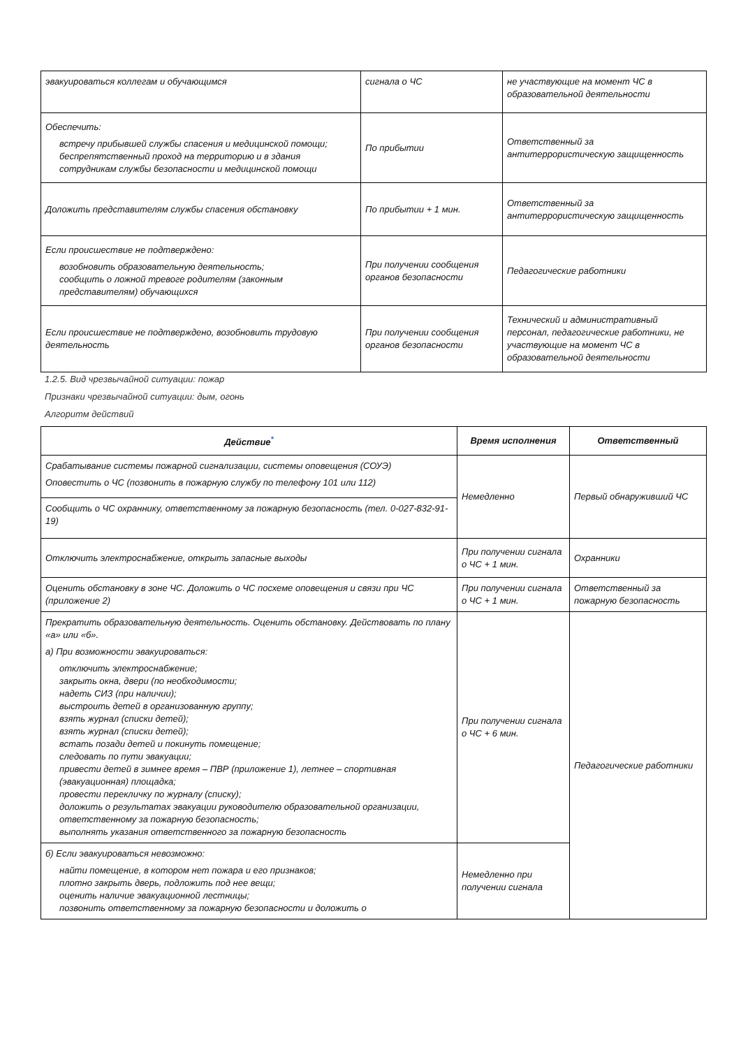| эвакуироваться коллегам и обучающимся | сигнала о ЧС | не участвующие на момент ЧС в образовательной деятельности |
| Обеспечить: встречу прибывшей службы спасения и медицинской помощи; беспрепятственный проход на территорию и в здания сотрудникам службы безопасности и медицинской помощи | По прибытии | Ответственный за антитеррористическую защищенность |
| Доложить представителям службы спасения обстановку | По прибытии + 1 мин. | Ответственный за антитеррористическую защищенность |
| Если происшествие не подтверждено: возобновить образовательную деятельность; сообщить о ложной тревоге родителям (законным представителям) обучающихся | При получении сообщения органов безопасности | Педагогические работники |
| Если происшествие не подтверждено, возобновить трудовую деятельность | При получении сообщения органов безопасности | Технический и административный персонал, педагогические работники, не участвующие на момент ЧС в образовательной деятельности |
1.2.5. Вид чрезвычайной ситуации: пожар
Признаки чрезвычайной ситуации: дым, огонь
Алгоритм действий
| Действие<sup>*</sup> | Время исполнения | Ответственный |
| --- | --- | --- |
| Срабатывание системы пожарной сигнализации, системы оповещения (СОУЭ) Оповестить о ЧС (позвонить в пожарную службу по телефону 101 или 112) | Немедленно | Первый обнаруживший ЧС |
| Сообщить о ЧС охраннику, ответственному за пожарную безопасность (тел. 0-027-832-91-19) | | |
| Отключить электроснабжение, открыть запасные выходы | При получении сигнала о ЧС + 1 мин. | Охранники |
| Оценить обстановку в зоне ЧС. Доложить о ЧС посхеме оповещения и связи при ЧС (приложение 2) | При получении сигнала о ЧС + 1 мин. | Ответственный за пожарную безопасность |
| Прекратить образовательную деятельность. Оценить обстановку. Действовать по плану «а» или «б». а) При возможности эвакуироваться: отключить электроснабжение; закрыть окна, двери (по необходимости; надеть СИЗ (при наличии); выстроить детей в организованную группу; взять журнал (списки детей); взять журнал (списки детей); встать позади детей и покинуть помещение; следовать по пути эвакуации; привести детей в зимнее время – ПВР (приложение 1), летнее – спортивная (эвакуационная) площадка; провести перекличку по журналу (списку); доложить о результатах эвакуации руководителю образовательной организации, ответственному за пожарную безопасность; выполнять указания ответственного за пожарную безопасность | При получении сигнала о ЧС + 6 мин. | Педагогические работники |
| б) Если эвакуироваться невозможно: найти помещение, в котором нет пожара и его признаков; плотно закрыть дверь, подложить под нее вещи; оценить наличие эвакуационной лестницы; позвонить ответственному за пожарную безопасности и доложить о | Немедленно при получении сигнала | |